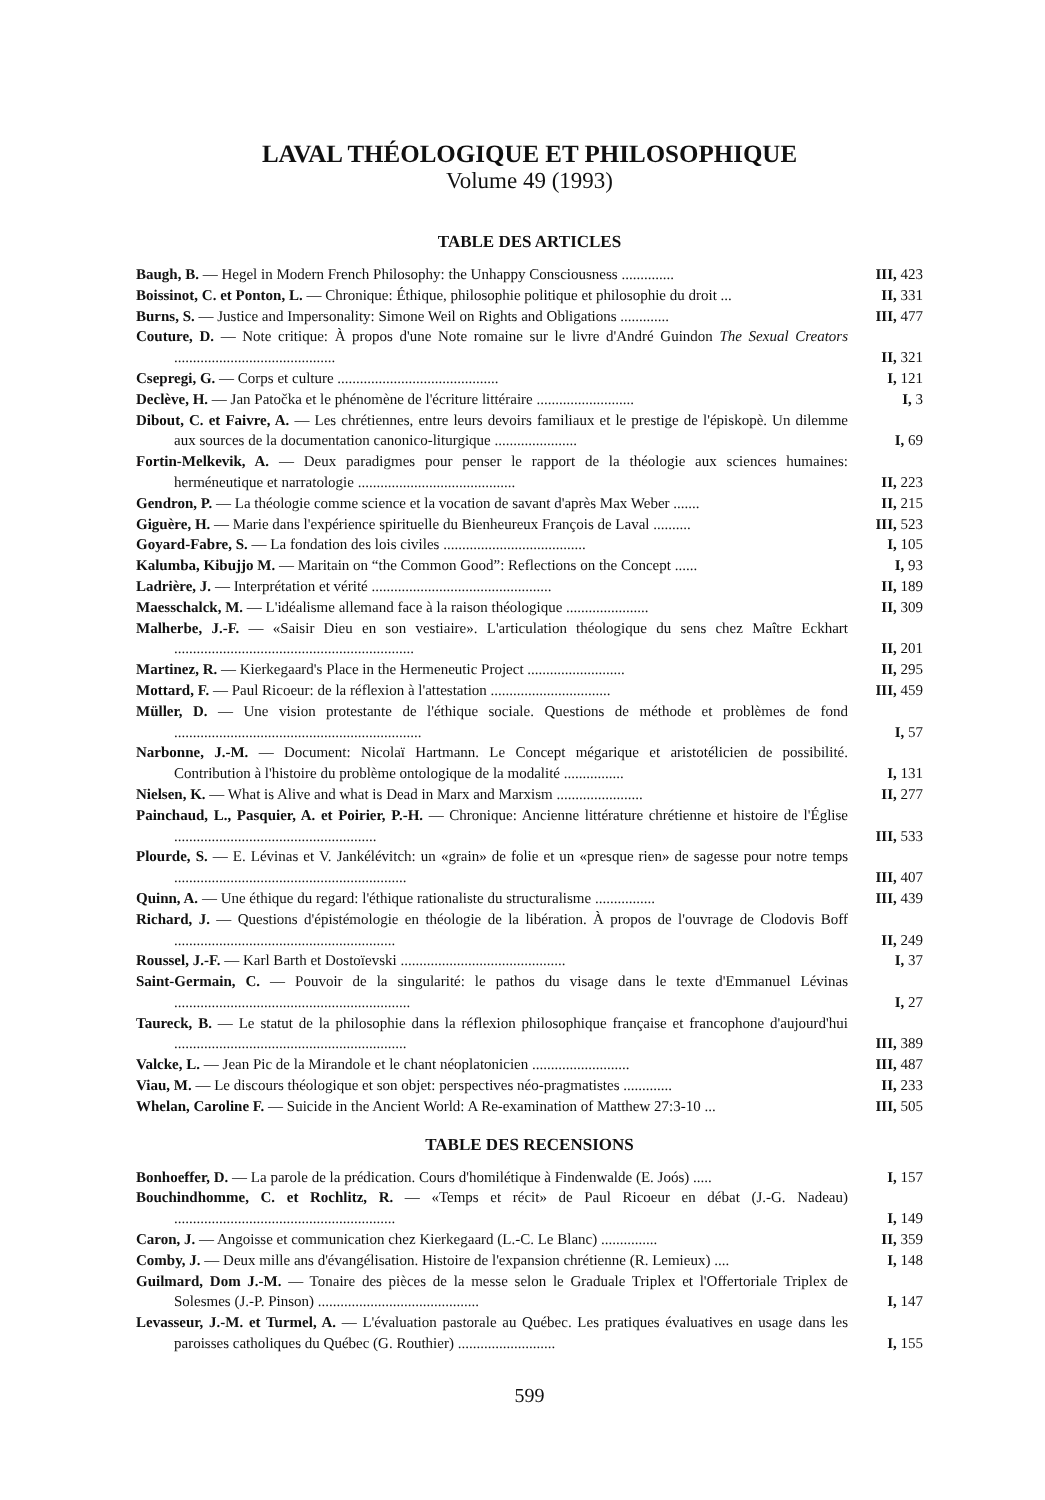LAVAL THÉOLOGIQUE ET PHILOSOPHIQUE
Volume 49 (1993)
TABLE DES ARTICLES
Baugh, B. — Hegel in Modern French Philosophy: the Unhappy Consciousness ..............
III, 423
Boissinot, C. et Ponton, L. — Chronique: Éthique, philosophie politique et philosophie du droit ...
II, 331
Burns, S. — Justice and Impersonality: Simone Weil on Rights and Obligations .............
III, 477
Couture, D. — Note critique: À propos d'une Note romaine sur le livre d'André Guindon The Sexual Creators ...........................................
II, 321
Csepregi, G. — Corps et culture ...........................................
I, 121
Declève, H. — Jan Patočka et le phénomène de l'écriture littéraire ..........................
I, 3
Dibout, C. et Faivre, A. — Les chrétiennes, entre leurs devoirs familiaux et le prestige de l'épiskopè. Un dilemme aux sources de la documentation canonico-liturgique ......................
I, 69
Fortin-Melkevik, A. — Deux paradigmes pour penser le rapport de la théologie aux sciences humaines: herméneutique et narratologie ..........................................
II, 223
Gendron, P. — La théologie comme science et la vocation de savant d'après Max Weber .......
II, 215
Giguère, H. — Marie dans l'expérience spirituelle du Bienheureux François de Laval ..........
III, 523
Goyard-Fabre, S. — La fondation des lois civiles ......................................
I, 105
Kalumba, Kibujjo M. — Maritain on “the Common Good”: Reflections on the Concept ......
I, 93
Ladrière, J. — Interprétation et vérité ................................................
II, 189
Maesschalck, M. — L'idéalisme allemand face à la raison théologique ......................
II, 309
Malherbe, J.-F. — «Saisir Dieu en son vestiaire». L'articulation théologique du sens chez Maître Eckhart ................................................................
II, 201
Martinez, R. — Kierkegaard's Place in the Hermeneutic Project ..........................
II, 295
Mottard, F. — Paul Ricoeur: de la réflexion à l'attestation ................................
III, 459
Müller, D. — Une vision protestante de l'éthique sociale. Questions de méthode et problèmes de fond ..................................................................
I, 57
Narbonne, J.-M. — Document: Nicolaï Hartmann. Le Concept mégarique et aristotélicien de possibilité. Contribution à l'histoire du problème ontologique de la modalité ................
I, 131
Nielsen, K. — What is Alive and what is Dead in Marx and Marxism .......................
II, 277
Painchaud, L., Pasquier, A. et Poirier, P.-H. — Chronique: Ancienne littérature chrétienne et histoire de l'Église ......................................................
III, 533
Plourde, S. — E. Lévinas et V. Jankélévitch: un «grain» de folie et un «presque rien» de sagesse pour notre temps ..............................................................
III, 407
Quinn, A. — Une éthique du regard: l'éthique rationaliste du structuralisme ................
III, 439
Richard, J. — Questions d'épistémologie en théologie de la libération. À propos de l'ouvrage de Clodovis Boff ...........................................................
II, 249
Roussel, J.-F. — Karl Barth et Dostoïevski ............................................
I, 37
Saint-Germain, C. — Pouvoir de la singularité: le pathos du visage dans le texte d'Emmanuel Lévinas ...............................................................
I, 27
Taureck, B. — Le statut de la philosophie dans la réflexion philosophique française et francophone d'aujourd'hui ..............................................................
III, 389
Valcke, L. — Jean Pic de la Mirandole et le chant néoplatonicien ..........................
III, 487
Viau, M. — Le discours théologique et son objet: perspectives néo-pragmatistes .............
II, 233
Whelan, Caroline F. — Suicide in the Ancient World: A Re-examination of Matthew 27:3-10 ...
III, 505
TABLE DES RECENSIONS
Bonhoeffer, D. — La parole de la prédication. Cours d'homilétique à Findenwalde (E. Joós) .....
I, 157
Bouchindhomme, C. et Rochlitz, R. — «Temps et récit» de Paul Ricoeur en débat (J.-G. Nadeau) ...........................................................
I, 149
Caron, J. — Angoisse et communication chez Kierkegaard (L.-C. Le Blanc) ...............
II, 359
Comby, J. — Deux mille ans d'évangélisation. Histoire de l'expansion chrétienne (R. Lemieux) ....
I, 148
Guilmard, Dom J.-M. — Tonaire des pièces de la messe selon le Graduale Triplex et l'Offertoriale Triplex de Solesmes (J.-P. Pinson) ...........................................
I, 147
Levasseur, J.-M. et Turmel, A. — L'évaluation pastorale au Québec. Les pratiques évaluatives en usage dans les paroisses catholiques du Québec (G. Routhier) ..........................
I, 155
599